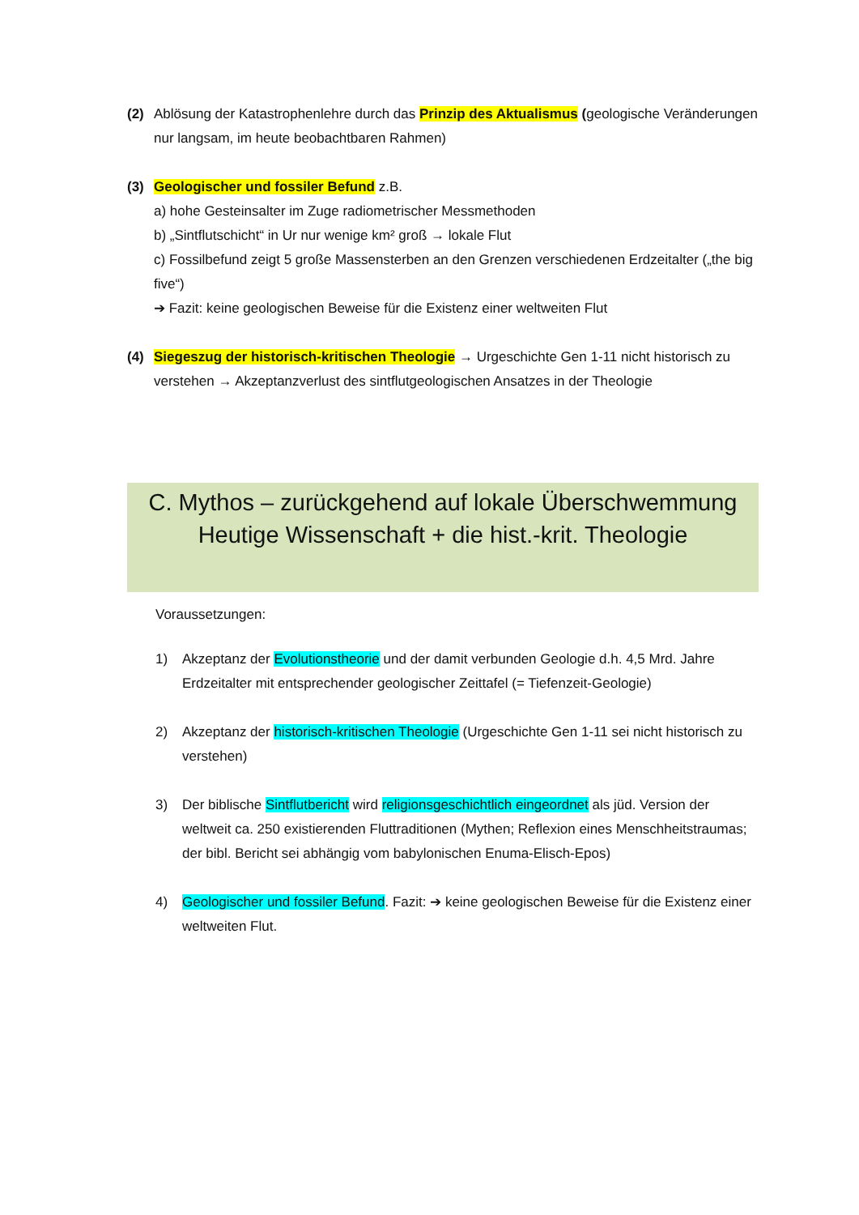(2) Ablösung der Katastrophenlehre durch das Prinzip des Aktualismus (geologische Veränderungen nur langsam, im heute beobachtbaren Rahmen)
(3) Geologischer und fossiler Befund z.B.
a) hohe Gesteinsalter im Zuge radiometrischer Messmethoden
b) „Sintflutschicht“ in Ur nur wenige km² groß → lokale Flut
c) Fossilbefund zeigt 5 große Massensterben an den Grenzen verschiedenen Erdzeitalter („the big five“)
➔ Fazit: keine geologischen Beweise für die Existenz einer weltweiten Flut
(4) Siegeszug der historisch-kritischen Theologie → Urgeschichte Gen 1-11 nicht historisch zu verstehen → Akzeptanzverlust des sintflutgeologischen Ansatzes in der Theologie
C. Mythos – zurückgehend auf lokale Überschwemmung
Heutige Wissenschaft + die hist.-krit. Theologie
Voraussetzungen:
1) Akzeptanz der Evolutionstheorie und der damit verbunden Geologie d.h. 4,5 Mrd. Jahre Erdzeitalter mit entsprechender geologischer Zeittafel (= Tiefenzeit-Geologie)
2) Akzeptanz der historisch-kritischen Theologie (Urgeschichte Gen 1-11 sei nicht historisch zu verstehen)
3) Der biblische Sintflutbericht wird religionsgeschichtlich eingeordnet als jüd. Version der weltweit ca. 250 existierenden Fluttraditionen (Mythen; Reflexion eines Menschheitstraumas; der bibl. Bericht sei abhängig vom babylonischen Enuma-Elisch-Epos)
4) Geologischer und fossiler Befund. Fazit: ➔ keine geologischen Beweise für die Existenz einer weltweiten Flut.